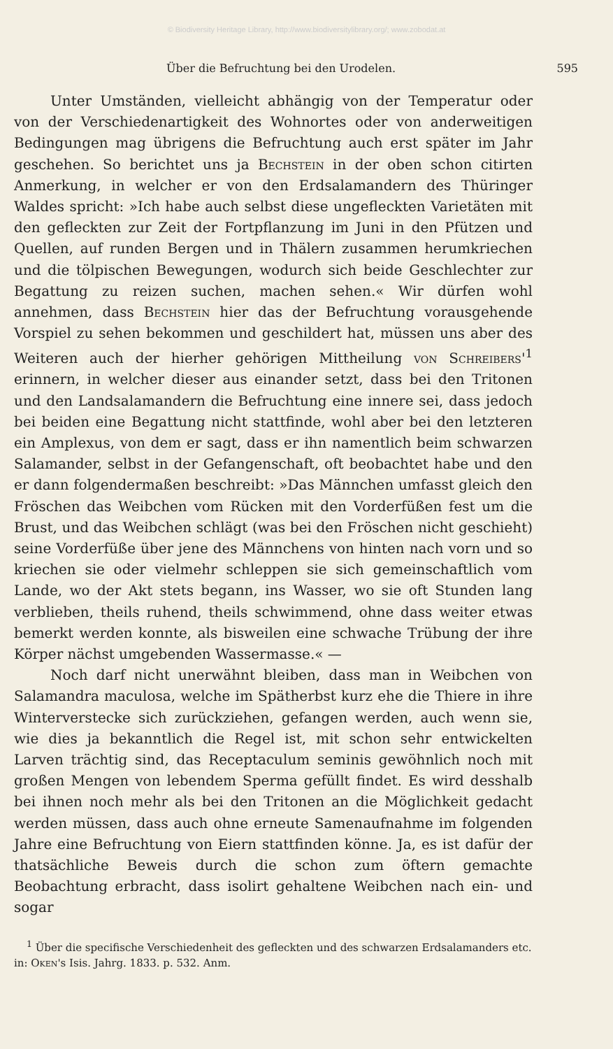© Biodiversity Heritage Library, http://www.biodiversitylibrary.org/; www.zobodat.at
Über die Befruchtung bei den Urodelen. 595
Unter Umständen, vielleicht abhängig von der Temperatur oder von der Verschiedenartigkeit des Wohnortes oder von anderweitigen Bedingungen mag übrigens die Befruchtung auch erst später im Jahr geschehen. So berichtet uns ja Bechstein in der oben schon citirten Anmerkung, in welcher er von den Erdsalamandern des Thüringer Waldes spricht: »Ich habe auch selbst diese ungefleckten Varietäten mit den gefleckten zur Zeit der Fortpflanzung im Juni in den Pfützen und Quellen, auf runden Bergen und in Thälern zusammen herumkriechen und die tölpischen Bewegungen, wodurch sich beide Geschlechter zur Begattung zu reizen suchen, machen sehen.« Wir dürfen wohl annehmen, dass Bechstein hier das der Befruchtung vorausgehende Vorspiel zu sehen bekommen und geschildert hat, müssen uns aber des Weiteren auch der hierher gehörigen Mittheilung von Schreibers'<sup>1</sup> erinnern, in welcher dieser aus einander setzt, dass bei den Tritonen und den Landsalamandern die Befruchtung eine innere sei, dass jedoch bei beiden eine Begattung nicht stattfinde, wohl aber bei den letzteren ein Amplexus, von dem er sagt, dass er ihn namentlich beim schwarzen Salamander, selbst in der Gefangenschaft, oft beobachtet habe und den er dann folgendermaßen beschreibt: »Das Männchen umfasst gleich den Fröschen das Weibchen vom Rücken mit den Vorderfüßen fest um die Brust, und das Weibchen schlägt (was bei den Fröschen nicht geschieht) seine Vorderfüße über jene des Männchens von hinten nach vorn und so kriechen sie oder vielmehr schleppen sie sich gemeinschaftlich vom Lande, wo der Akt stets begann, ins Wasser, wo sie oft Stunden lang verblieben, theils ruhend, theils schwimmend, ohne dass weiter etwas bemerkt werden konnte, als bisweilen eine schwache Trübung der ihre Körper nächst umgebenden Wassermasse.« —
Noch darf nicht unerwähnt bleiben, dass man in Weibchen von Salamandra maculosa, welche im Spätherbst kurz ehe die Thiere in ihre Winterverstecke sich zurückziehen, gefangen werden, auch wenn sie, wie dies ja bekanntlich die Regel ist, mit schon sehr entwickelten Larven trächtig sind, das Receptaculum seminis gewöhnlich noch mit großen Mengen von lebendem Sperma gefüllt findet. Es wird desshalb bei ihnen noch mehr als bei den Tritonen an die Möglichkeit gedacht werden müssen, dass auch ohne erneute Samenaufnahme im folgenden Jahre eine Befruchtung von Eiern stattfinden könne. Ja, es ist dafür der thatsächliche Beweis durch die schon zum öftern gemachte Beobachtung erbracht, dass isolirt gehaltene Weibchen nach ein- und sogar
<sup>1</sup> Über die specifische Verschiedenheit des gefleckten und des schwarzen Erdsalamanders etc. in: Oken's Isis. Jahrg. 1833. p. 532. Anm.